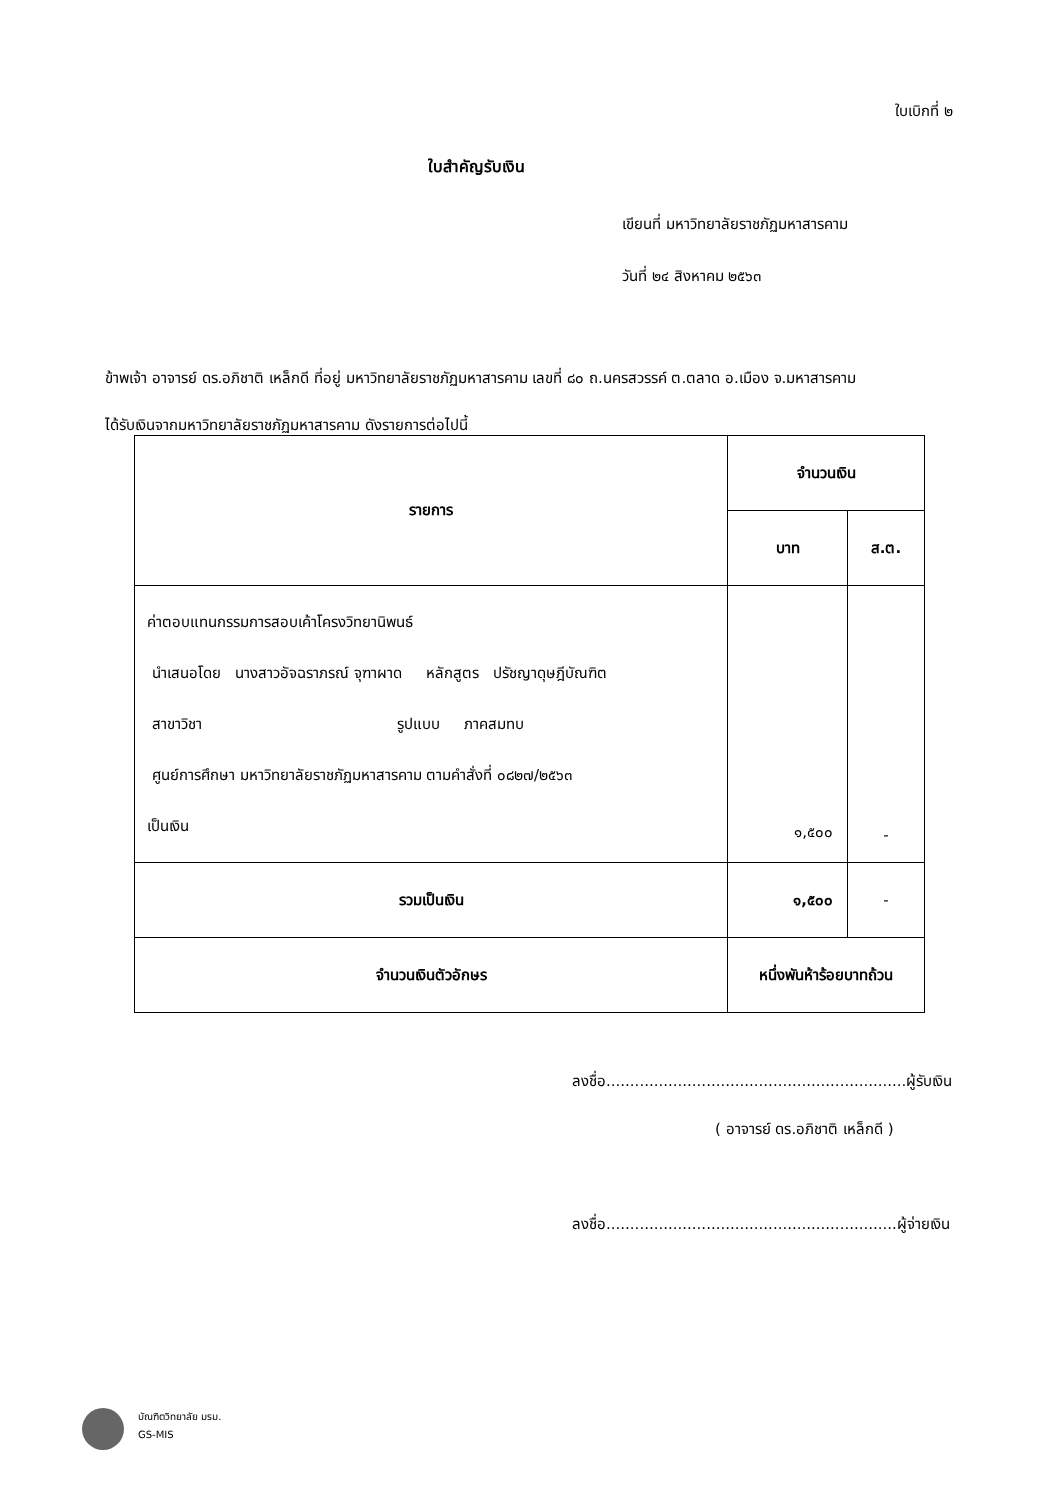ใบเบิกที่ ๒
ใบสำคัญรับเงิน
เขียนที่ มหาวิทยาลัยราชภัฏมหาสารคาม
วันที่ ๒๔ สิงหาคม ๒๕๖๓
ข้าพเจ้า อาจารย์ ดร.อภิชาติ เหล็กดี ที่อยู่ มหาวิทยาลัยราชภัฏมหาสารคาม เลขที่ ๘๐ ถ.นครสวรรค์ ต.ตลาด อ.เมือง จ.มหาสารคาม
ได้รับเงินจากมหาวิทยาลัยราชภัฏมหาสารคาม ดังรายการต่อไปนี้
| รายการ | จำนวนเงิน | |
| --- | --- | --- |
| | บาท | ส.ต. |
| ค่าตอบแทนกรรมการสอบเค้าโครงวิทยานิพนธ์ นำเสนอโดย นางสาวอัจฉราภรณ์ จุฑาผาด หลักสูตร ปรัชญาดุษฎีบัณฑิต สาขาวิชา รูปแบบ ภาคสมทบ ศูนย์การศึกษา มหาวิทยาลัยราชภัฏมหาสารคาม ตามคำสั่งที่ ๐๘๒๗/๒๕๖๓ เป็นเงิน | ๑,๕๐๐ | - |
| รวมเป็นเงิน | ๑,๕๐๐ | - |
| จำนวนเงินตัวอักษร | หนึ่งพันห้าร้อยบาทถ้วน | |
ลงชื่อ...............................................................ผู้รับเงิน
( อาจารย์ ดร.อภิชาติ เหล็กดี )
ลงชื่อ.............................................................ผู้จ่ายเงิน
บัณฑิตวิทยาลัย มรม.
GS-MIS